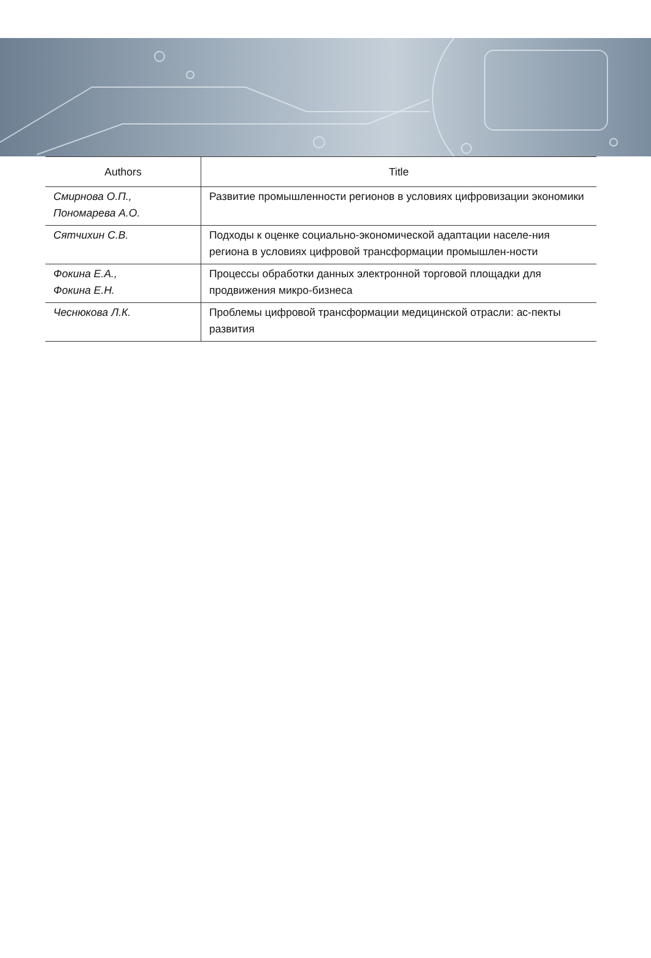| Authors | Title |
| --- | --- |
| Смирнова О.П., Пономарева А.О. | Развитие промышленности регионов в условиях цифровизации экономики |
| Сятчихин С.В. | Подходы к оценке социально-экономической адаптации населе-ния региона в условиях цифровой трансформации промышлен-ности |
| Фокина Е.А., Фокина Е.Н. | Процессы обработки данных электронной торговой площадки для продвижения микро-бизнеса |
| Чеснюкова Л.К. | Проблемы цифровой трансформации медицинской отрасли: ас-пекты развития |